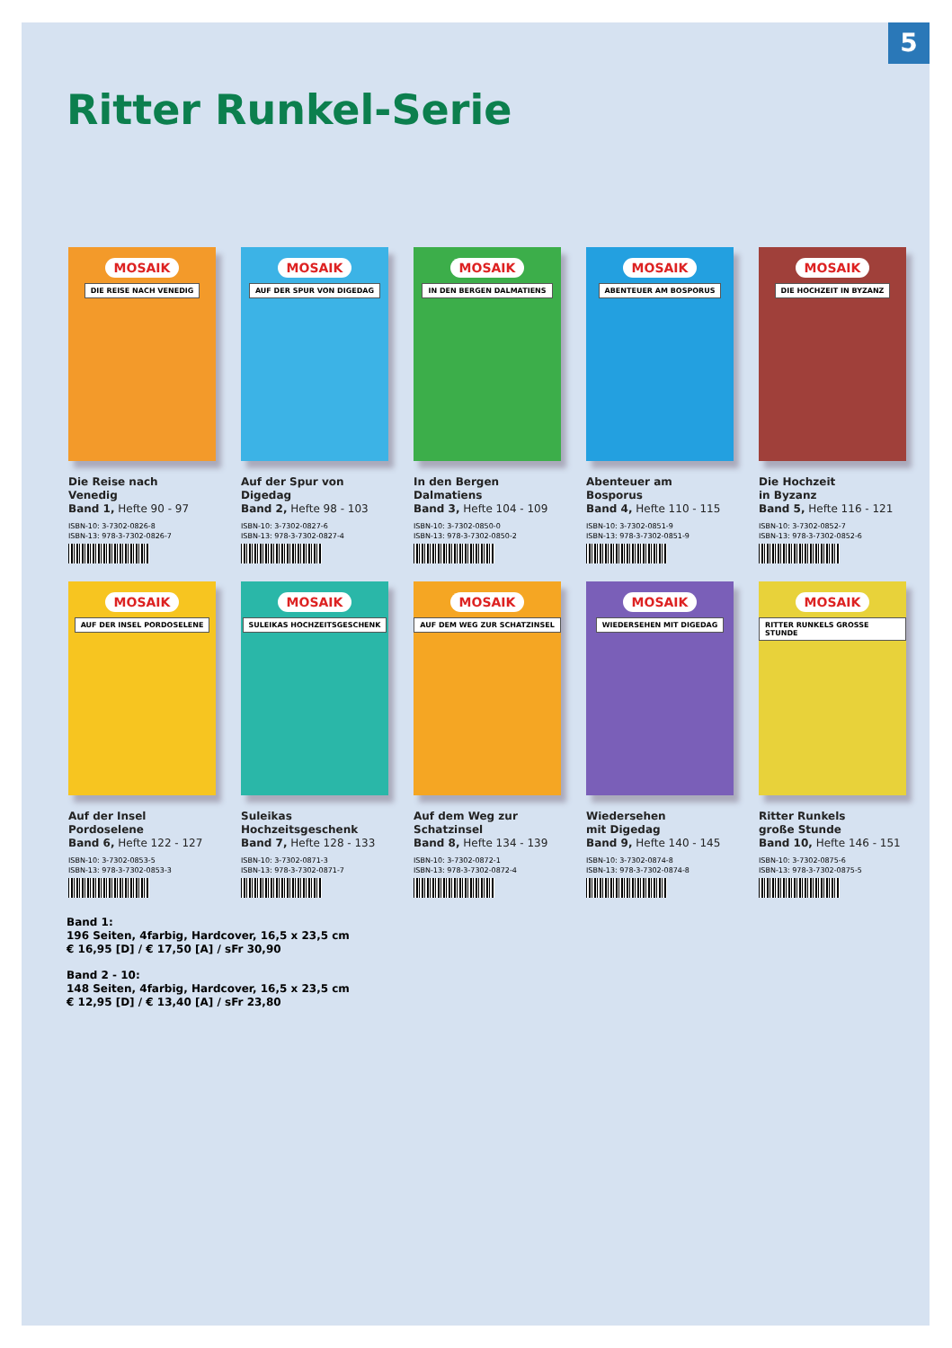5
Ritter Runkel-Serie
MOSAIK
DIE REISE NACH VENEDIG
Die Reise nach
Venedig
Band 1, Hefte 90 - 97
ISBN-10: 3-7302-0826-8
ISBN-13: 978-3-7302-0826-7
MOSAIK
AUF DER SPUR VON DIGEDAG
Auf der Spur von
Digedag
Band 2, Hefte 98 - 103
ISBN-10: 3-7302-0827-6
ISBN-13: 978-3-7302-0827-4
MOSAIK
IN DEN BERGEN DALMATIENS
In den Bergen
Dalmatiens
Band 3, Hefte 104 - 109
ISBN-10: 3-7302-0850-0
ISBN-13: 978-3-7302-0850-2
MOSAIK
ABENTEUER AM BOSPORUS
Abenteuer am
Bosporus
Band 4, Hefte 110 - 115
ISBN-10: 3-7302-0851-9
ISBN-13: 978-3-7302-0851-9
MOSAIK
DIE HOCHZEIT IN BYZANZ
Die Hochzeit
in Byzanz
Band 5, Hefte 116 - 121
ISBN-10: 3-7302-0852-7
ISBN-13: 978-3-7302-0852-6
MOSAIK
AUF DER INSEL PORDOSELENE
Auf der Insel
Pordoselene
Band 6, Hefte 122 - 127
ISBN-10: 3-7302-0853-5
ISBN-13: 978-3-7302-0853-3
MOSAIK
SULEIKAS HOCHZEITSGESCHENK
Suleikas
Hochzeitsgeschenk
Band 7, Hefte 128 - 133
ISBN-10: 3-7302-0871-3
ISBN-13: 978-3-7302-0871-7
MOSAIK
AUF DEM WEG ZUR SCHATZINSEL
Auf dem Weg zur
Schatzinsel
Band 8, Hefte 134 - 139
ISBN-10: 3-7302-0872-1
ISBN-13: 978-3-7302-0872-4
MOSAIK
WIEDERSEHEN MIT DIGEDAG
Wiedersehen
mit Digedag
Band 9, Hefte 140 - 145
ISBN-10: 3-7302-0874-8
ISBN-13: 978-3-7302-0874-8
MOSAIK
RITTER RUNKELS GROSSE STUNDE
Ritter Runkels
große Stunde
Band 10, Hefte 146 - 151
ISBN-10: 3-7302-0875-6
ISBN-13: 978-3-7302-0875-5
Band 1:
196 Seiten, 4farbig, Hardcover, 16,5 x 23,5 cm
€ 16,95 [D] / € 17,50 [A] / sFr 30,90
Band 2 - 10:
148 Seiten, 4farbig, Hardcover, 16,5 x 23,5 cm
€ 12,95 [D] / € 13,40 [A] / sFr 23,80